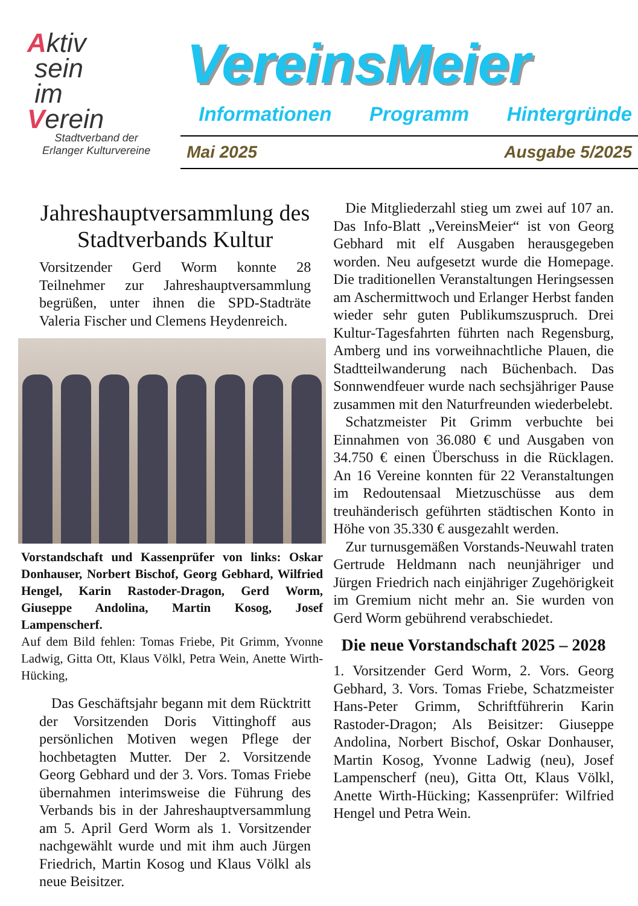Aktiv
sein
im
Verein
Stadtverband der
Erlanger Kulturvereine
VereinsMeier
Informationen Programm Hintergründe
Mai 2025 Ausgabe 5/2025
Jahreshauptversammlung des Stadtverbands Kultur
Vorsitzender Gerd Worm konnte 28 Teilnehmer zur Jahreshauptversammlung begrüßen, unter ihnen die SPD-Stadträte Valeria Fischer und Clemens Heydenreich.
Vorstandschaft und Kassenprüfer von links: Oskar Donhauser, Norbert Bischof, Georg Gebhard, Wilfried Hengel, Karin Rastoder-Dragon, Gerd Worm, Giuseppe Andolina, Martin Kosog, Josef Lampenscherf.
Auf dem Bild fehlen: Tomas Friebe, Pit Grimm, Yvonne Ladwig, Gitta Ott, Klaus Völkl, Petra Wein, Anette Wirth-Hücking,
Das Geschäftsjahr begann mit dem Rücktritt der Vorsitzenden Doris Vittinghoff aus persönlichen Motiven wegen Pflege der hochbetagten Mutter. Der 2. Vorsitzende Georg Gebhard und der 3. Vors. Tomas Friebe übernahmen interimsweise die Führung des Verbands bis in der Jahreshauptversammlung am 5. April Gerd Worm als 1. Vorsitzender nachgewählt wurde und mit ihm auch Jürgen Friedrich, Martin Kosog und Klaus Völkl als neue Beisitzer.
Die Mitgliederzahl stieg um zwei auf 107 an. Das Info-Blatt „VereinsMeier“ ist von Georg Gebhard mit elf Ausgaben herausgegeben worden. Neu aufgesetzt wurde die Homepage. Die traditionellen Veranstaltungen Heringsessen am Aschermittwoch und Erlanger Herbst fanden wieder sehr guten Publikumszuspruch. Drei Kultur-Tagesfahrten führten nach Regensburg, Amberg und ins vorweihnachtliche Plauen, die Stadtteilwanderung nach Büchenbach. Das Sonnwendfeuer wurde nach sechsjähriger Pause zusammen mit den Naturfreunden wiederbelebt.
Schatzmeister Pit Grimm verbuchte bei Einnahmen von 36.080 € und Ausgaben von 34.750 € einen Überschuss in die Rücklagen. An 16 Vereine konnten für 22 Veranstaltungen im Redoutensaal Mietzuschüsse aus dem treuhänderisch geführten städtischen Konto in Höhe von 35.330 € ausgezahlt werden.
Zur turnusgemäßen Vorstands-Neuwahl traten Gertrude Heldmann nach neunjähriger und Jürgen Friedrich nach einjähriger Zugehörigkeit im Gremium nicht mehr an. Sie wurden von Gerd Worm gebührend verabschiedet.
Die neue Vorstandschaft 2025 – 2028
1. Vorsitzender Gerd Worm, 2. Vors. Georg Gebhard, 3. Vors. Tomas Friebe, Schatzmeister Hans-Peter Grimm, Schriftführerin Karin Rastoder-Dragon; Als Beisitzer: Giuseppe Andolina, Norbert Bischof, Oskar Donhauser, Martin Kosog, Yvonne Ladwig (neu), Josef Lampenscherf (neu), Gitta Ott, Klaus Völkl, Anette Wirth-Hücking; Kassenprüfer: Wilfried Hengel und Petra Wein.